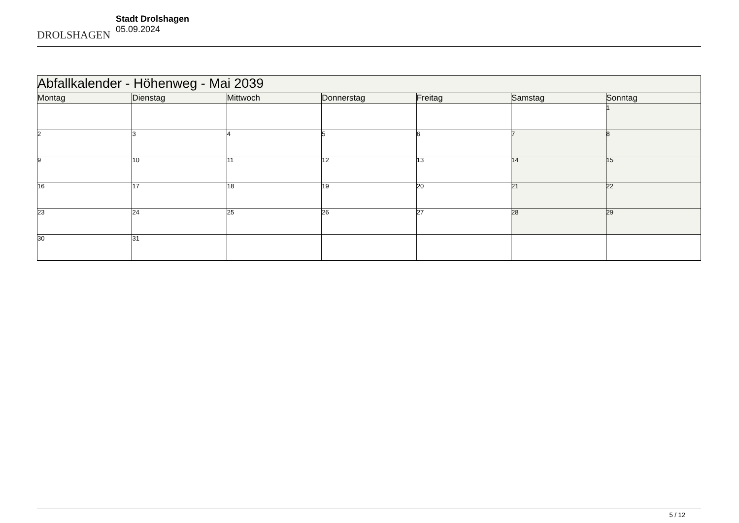DROLSHAGEN
Stadt Drolshagen
05.09.2024
| Abfallkalender - Höhenweg - Mai 2039 | | | | | | |
| Montag | Dienstag | Mittwoch | Donnerstag | Freitag | Samstag | Sonntag |
| | | | | | | 1 |
| 2 | 3 | 4 | 5 | 6 | 7 | 8 |
| 9 | 10 | 11 | 12 | 13 | 14 | 15 |
| 16 | 17 | 18 | 19 | 20 | 21 | 22 |
| 23 | 24 | 25 | 26 | 27 | 28 | 29 |
| 30 | 31 | | | | | |
5 / 12